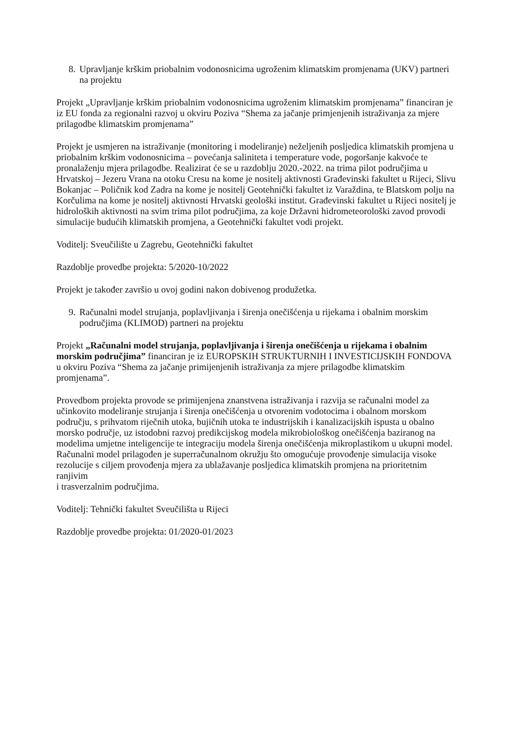8. Upravljanje krškim priobalnim vodonosnicima ugroženim klimatskim promjenama (UKV) partneri na projektu
Projekt „Upravljanje krškim priobalnim vodonosnicima ugroženim klimatskim promjenama” financiran je iz EU fonda za regionalni razvoj u okviru Poziva “Shema za jačanje primjenjenih istraživanja za mjere prilagodbe klimatskim promjenama”
Projekt je usmjeren na istraživanje (monitoring i modeliranje) neželjenih posljedica klimatskih promjena u priobalnim krškim vodonosnicima – povećanja saliniteta i temperature vode, pogoršanje kakvoće te pronalaženju mjera prilagodbe. Realizirat će se u razdoblju 2020.-2022. na trima pilot područjima u Hrvatskoj – Jezeru Vrana na otoku Cresu na kome je nositelj aktivnosti Građevinski fakultet u Rijeci, Slivu Bokanjac – Poličnik kod Zadra na kome je nositelj Geotehnički fakultet iz Varaždina, te Blatskom polju na Korčulima na kome je nositelj aktivnosti Hrvatski geološki institut. Građevinski fakultet u Rijeci nositelj je hidroloških aktivnosti na svim trima pilot područjima, za koje Državni hidrometeorološki zavod provodi simulacije budućih klimatskih promjena, a Geotehnički fakultet vodi projekt.
Voditelj: Sveučilište u Zagrebu, Geotehnički fakultet
Razdoblje provedbe projekta: 5/2020-10/2022
Projekt je također završio u ovoj godini nakon dobivenog produžetka.
9. Računalni model strujanja, poplavljivanja i širenja onečišćenja u rijekama i obalnim morskim područjima (KLIMOD) partneri na projektu
Projekt „Računalni model strujanja, poplavljivanja i širenja onečišćenja u rijekama i obalnim morskim područjima” financiran je iz EUROPSKIH STRUKTURNIH I INVESTICIJSKIH FONDOVA u okviru Poziva “Shema za jačanje primijenjenih istraživanja za mjere prilagodbe klimatskim promjenama”.
Provedbom projekta provode se primijenjena znanstvena istraživanja i razvija se računalni model za učinkovito modeliranje strujanja i širenja onečišćenja u otvorenim vodotocima i obalnom morskom području, s prihvatom riječnih utoka, bujičnih utoka te industrijskih i kanalizacijskih ispusta u obalno morsko područje, uz istodobni razvoj predikcijskog modela mikrobiološkog onečišćenja baziranog na modelima umjetne inteligencije te integraciju modela širenja onečišćenja mikroplastikom u ukupni model.
Računalni model prilagođen je superračunalnom okružju što omogućuje provođenje simulacija visoke rezolucije s ciljem provođenja mjera za ublažavanje posljedica klimatskih promjena na prioritetnim ranjivim
i trasverzalnim područjima.
Voditelj: Tehnički fakultet Sveučilišta u Rijeci
Razdoblje provedbe projekta: 01/2020-01/2023